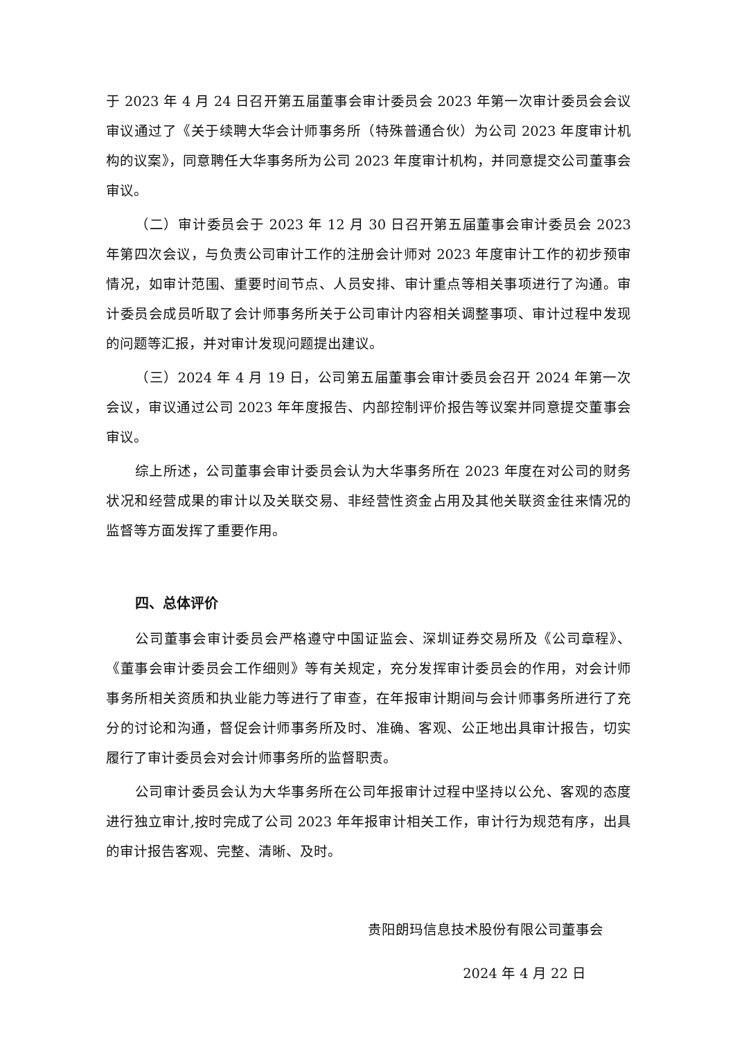于 2023 年 4 月 24 日召开第五届董事会审计委员会 2023 年第一次审计委员会会议审议通过了《关于续聘大华会计师事务所（特殊普通合伙）为公司 2023 年度审计机构的议案》，同意聘任大华事务所为公司 2023 年度审计机构，并同意提交公司董事会审议。
（二）审计委员会于 2023 年 12 月 30 日召开第五届董事会审计委员会 2023 年第四次会议，与负责公司审计工作的注册会计师对 2023 年度审计工作的初步预审情况，如审计范围、重要时间节点、人员安排、审计重点等相关事项进行了沟通。审计委员会成员听取了会计师事务所关于公司审计内容相关调整事项、审计过程中发现的问题等汇报，并对审计发现问题提出建议。
（三）2024 年 4 月 19 日，公司第五届董事会审计委员会召开 2024 年第一次会议，审议通过公司 2023 年年度报告、内部控制评价报告等议案并同意提交董事会审议。
综上所述，公司董事会审计委员会认为大华事务所在 2023 年度在对公司的财务状况和经营成果的审计以及关联交易、非经营性资金占用及其他关联资金往来情况的监督等方面发挥了重要作用。
四、总体评价
公司董事会审计委员会严格遵守中国证监会、深圳证券交易所及《公司章程》、《董事会审计委员会工作细则》等有关规定，充分发挥审计委员会的作用，对会计师事务所相关资质和执业能力等进行了审查，在年报审计期间与会计师事务所进行了充分的讨论和沟通，督促会计师事务所及时、准确、客观、公正地出具审计报告，切实履行了审计委员会对会计师事务所的监督职责。
公司审计委员会认为大华事务所在公司年报审计过程中坚持以公允、客观的态度进行独立审计,按时完成了公司 2023 年年报审计相关工作，审计行为规范有序，出具的审计报告客观、完整、清晰、及时。
贵阳朗玛信息技术股份有限公司董事会
2024 年 4 月 22 日